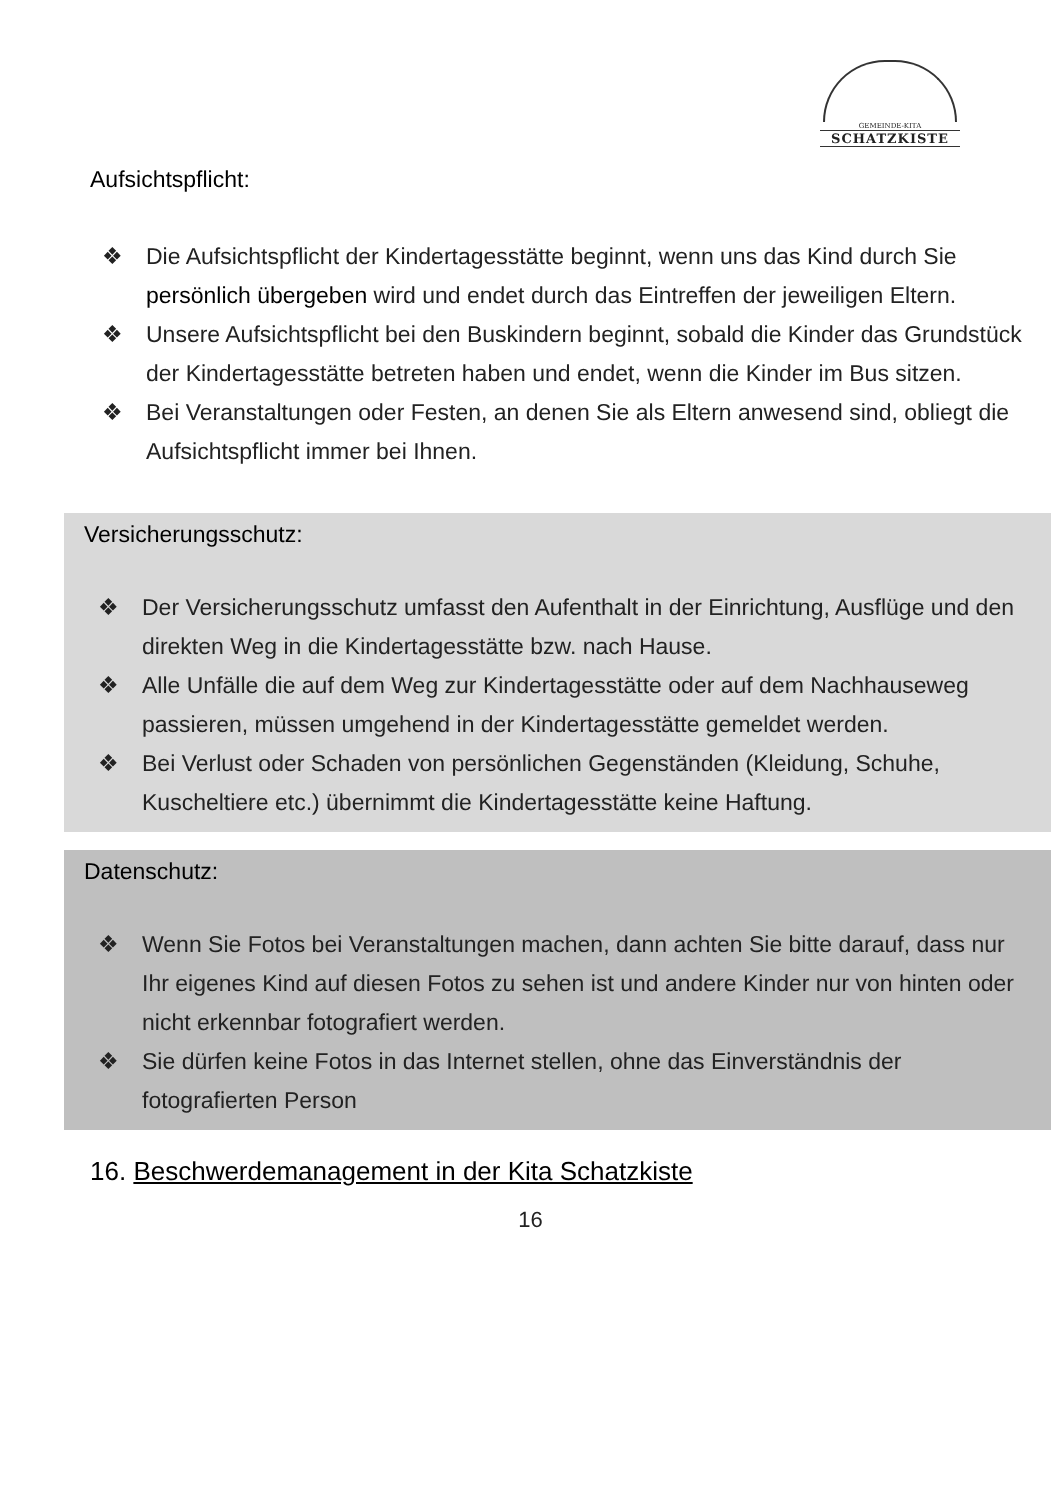GEMEINDE-KITA
SCHATZKISTE
Aufsichtspflicht:
❖ Die Aufsichtspflicht der Kindertagesstätte beginnt, wenn uns das Kind durch Sie persönlich übergeben wird und endet durch das Eintreffen der jeweiligen Eltern.
❖ Unsere Aufsichtspflicht bei den Buskindern beginnt, sobald die Kinder das Grundstück der Kindertagesstätte betreten haben und endet, wenn die Kinder im Bus sitzen.
❖ Bei Veranstaltungen oder Festen, an denen Sie als Eltern anwesend sind, obliegt die Aufsichtspflicht immer bei Ihnen.
Versicherungsschutz:
❖ Der Versicherungsschutz umfasst den Aufenthalt in der Einrichtung, Ausflüge und den direkten Weg in die Kindertagesstätte bzw. nach Hause.
❖ Alle Unfälle die auf dem Weg zur Kindertagesstätte oder auf dem Nachhauseweg passieren, müssen umgehend in der Kindertagesstätte gemeldet werden.
❖ Bei Verlust oder Schaden von persönlichen Gegenständen (Kleidung, Schuhe, Kuscheltiere etc.) übernimmt die Kindertagesstätte keine Haftung.
Datenschutz:
❖ Wenn Sie Fotos bei Veranstaltungen machen, dann achten Sie bitte darauf, dass nur Ihr eigenes Kind auf diesen Fotos zu sehen ist und andere Kinder nur von hinten oder nicht erkennbar fotografiert werden.
❖ Sie dürfen keine Fotos in das Internet stellen, ohne das Einverständnis der fotografierten Person
16. Beschwerdemanagement in der Kita Schatzkiste
16